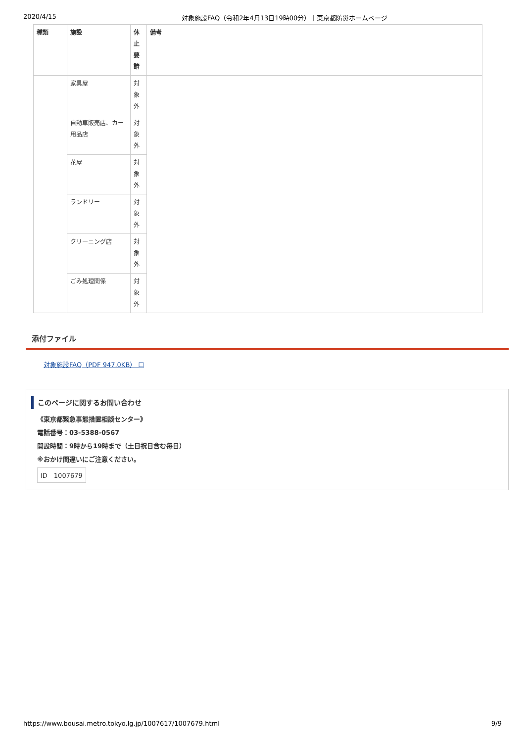2020/4/15 対象施設FAQ（令和2年4月13日19時00分）｜東京都防災ホームページ
| 種類 | 施設 | 休 止 要 請 | 備考 |
| --- | --- | --- | --- |
| | 家具屋 | 対 象 外 | |
| | 自動車販売店、カー用品店 | 対 象 外 | |
| | 花屋 | 対 象 外 | |
| | ランドリー | 対 象 外 | |
| | クリーニング店 | 対 象 外 | |
| | ごみ処理関係 | 対 象 外 | |
添付ファイル
対象施設FAQ（PDF 947.0KB） ☐
このページに関するお問い合わせ
《東京都緊急事態措置相談センター》
電話番号：03-5388-0567
開設時間：9時から19時まで（土日祝日含む毎日）
※おかけ間違いにご注意ください。
ID　1007679
https://www.bousai.metro.tokyo.lg.jp/1007617/1007679.html 9/9